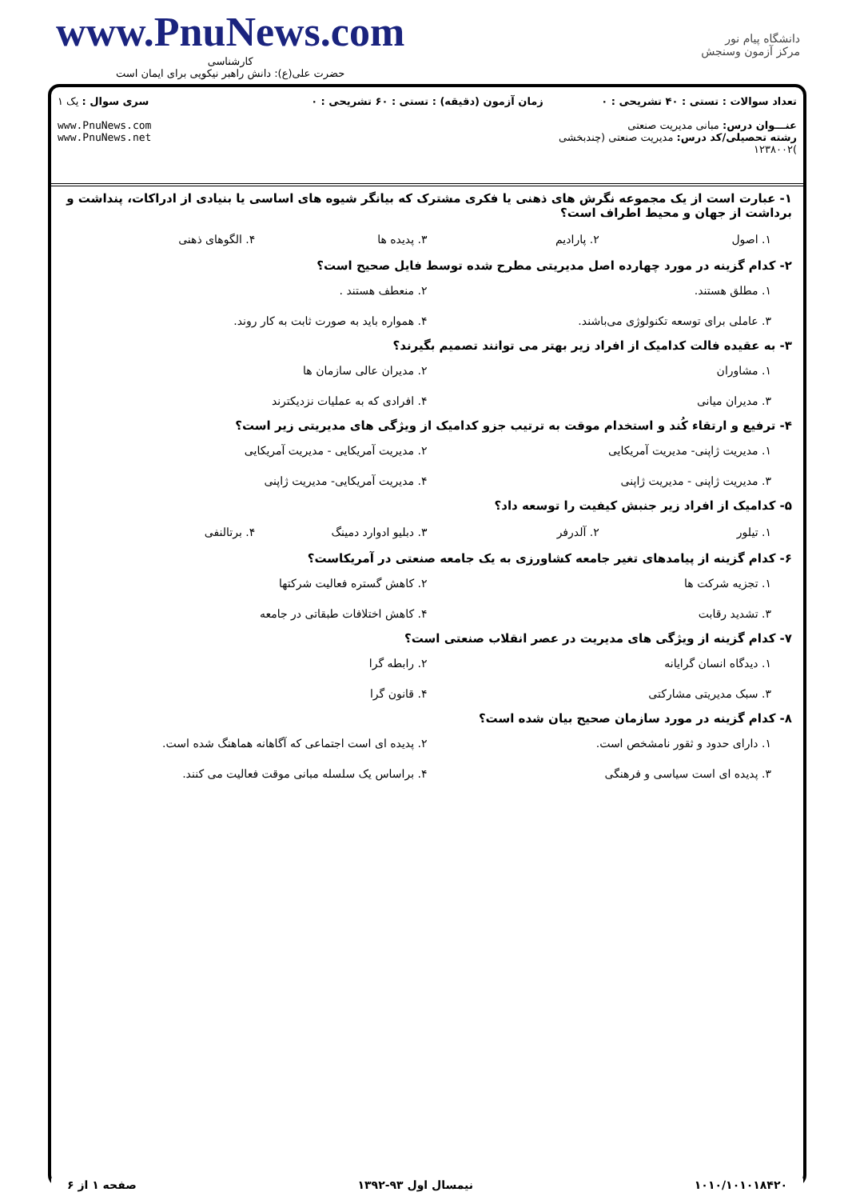www.PnuNews.com
کارشناسی
حضرت علی(ع): دانش راهبر نیکویی برای ایمان است
دانشگاه پیام نور
مرکز آزمون وسنجش
تعداد سوالات : تستی : ۴۰ تشریحی : ۰
عنـــوان درس: مبانی مدیریت صنعتی
رشته تحصیلی/کد درس: مدیریت صنعتی (چندبخشی )۱۲۳۸۰۰۲
زمان آزمون (دقیقه) : تستی : ۶۰ تشریحی : ۰
سری سوال : یک ۱
www.PnuNews.com
www.PnuNews.net
۱- عبارت است از یک مجموعه نگرش های ذهنی یا فکری مشترک که بیانگر شیوه های اساسی یا بنیادی از ادراکات، پنداشت و برداشت از جهان و محیط اطراف است؟
۱. اصول ۲. پارادیم ۳. پدیده ها ۴. الگوهای ذهنی
۲- کدام گزینه در مورد چهارده اصل مدیریتی مطرح شده توسط فایل صحیح است؟
۱. مطلق هستند. ۲. منعطف هستند . ۳. عاملی برای توسعه تکنولوژی می‌باشند. ۴. همواره باید به صورت ثابت به کار روند.
۳- به عقیده فالت کدامیک از افراد زیر بهتر می توانند تصمیم بگیرند؟
۱. مشاوران ۲. مدیران عالی سازمان ها ۳. مدیران میانی ۴. افرادی که به عملیات نزدیکترند
۴- ترفیع و ارتقاء کُند و استخدام موقت به ترتیب جزو کدامیک از ویژگی های مدیریتی زیر است؟
۱. مدیریت ژاپنی- مدیریت آمریکایی ۲. مدیریت آمریکایی - مدیریت آمریکایی ۳. مدیریت ژاپنی - مدیریت ژاپنی ۴. مدیریت آمریکایی- مدیریت ژاپنی
۵- کدامیک از افراد زیر جنبش کیفیت را توسعه داد؟
۱. تیلور ۲. آلدرفر ۳. دبلیو ادوارد دمینگ ۴. برتالنفی
۶- کدام گزینه از پیامدهای تغیر جامعه کشاورزی به یک جامعه صنعتی در آمریکاست؟
۱. تجزیه شرکت ها ۲. کاهش گستره فعالیت شرکتها ۳. تشدید رقابت ۴. کاهش اختلافات طبقاتی در جامعه
۷- کدام گزینه از ویژگی های مدیریت در عصر انقلاب صنعتی است؟
۱. دیدگاه انسان گرایانه ۲. رابطه گرا ۳. سبک مدیریتی مشارکتی ۴. قانون گرا
۸- کدام گزینه در مورد سازمان صحیح بیان شده است؟
۱. دارای حدود و ثقور نامشخص است. ۲. پدیده ای است اجتماعی که آگاهانه هماهنگ شده است. ۳. پدیده ای است سیاسی و فرهنگی ۴. براساس یک سلسله مبانی موقت فعالیت می کنند.
۱۰۱۰/۱۰۱۰۱۸۴۲۰ نیمسال اول ۹۳-۱۳۹۲ صفحه ۱ از ۶